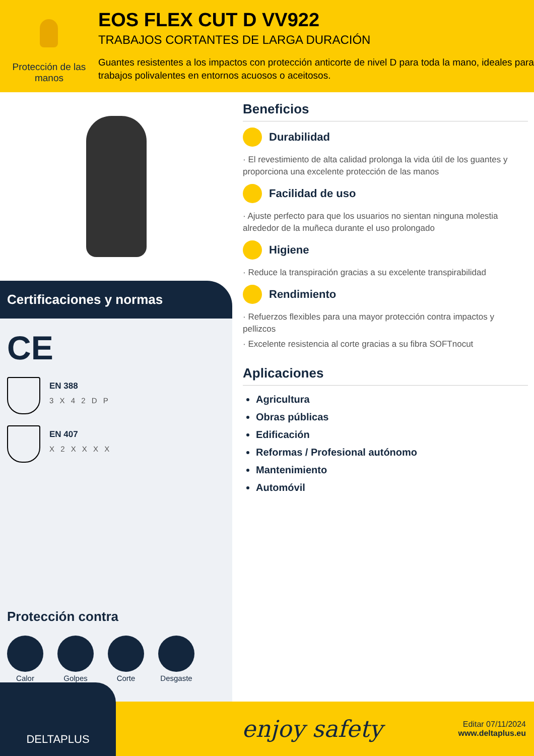Protección de las manos
EOS FLEX CUT D VV922
TRABAJOS CORTANTES DE LARGA DURACIÓN
Guantes resistentes a los impactos con protección anticorte de nivel D para toda la mano, ideales para trabajos polivalentes en entornos acuosos o aceitosos.
Certificaciones y normas
CE
EN 388
3 X 4 2 D P
EN 407
X 2 X X X X
Protección contra
Calor Golpes Corte Desgaste
Beneficios
Durabilidad
· El revestimiento de alta calidad prolonga la vida útil de los guantes y proporciona una excelente protección de las manos
Facilidad de uso
· Ajuste perfecto para que los usuarios no sientan ninguna molestia alrededor de la muñeca durante el uso prolongado
Higiene
· Reduce la transpiración gracias a su excelente transpirabilidad
Rendimiento
· Refuerzos flexibles para una mayor protección contra impactos y pellizcos
· Excelente resistencia al corte gracias a su fibra SOFTnocut
Aplicaciones
Agricultura
Obras públicas
Edificación
Reformas / Profesional autónomo
Mantenimiento
Automóvil
DELTAPLUS
enjoy safety
Editar 07/11/2024
www.deltaplus.eu